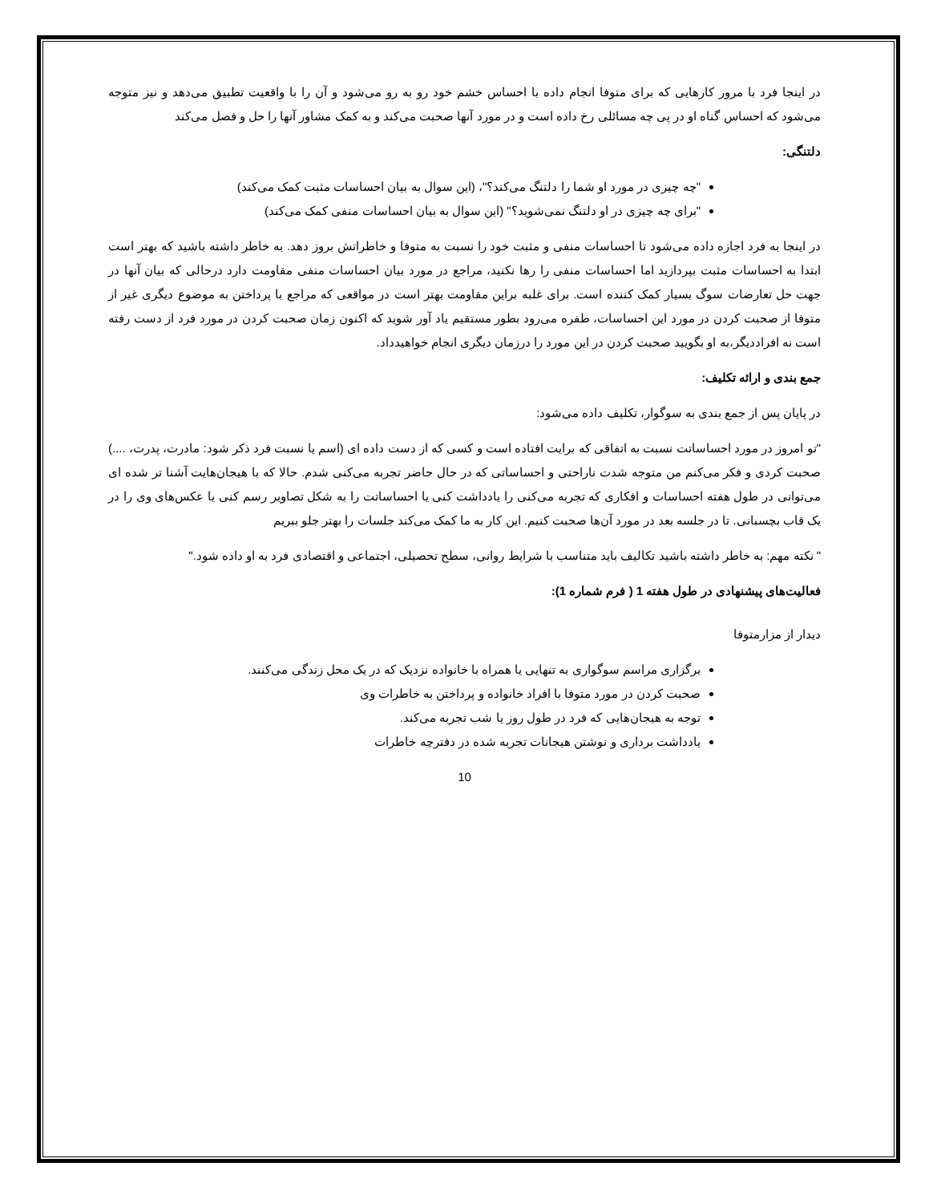در اینجا فرد با مرور کارهایی که برای متوفا انجام داده با احساس خشم خود رو به رو می‌شود و آن را با واقعیت تطبیق می‌دهد و نیز متوجه می‌شود که احساس گناه او در پی چه مسائلی رخ داده است و در مورد آنها صحبت می‌کند و به کمک مشاور آنها را حل و فصل می‌کند
دلتنگی:
"چه چیزی در مورد او شما را دلتنگ می‌کند؟"، (این سوال به بیان احساسات مثبت کمک می‌کند)
"برای چه چیزی در او دلتنگ نمی‌شوید؟" (این سوال به بیان احساسات منفی کمک می‌کند)
در اینجا به فرد اجازه داده می‌شود تا احساسات منفی و مثبت خود را نسبت به متوفا و خاطراتش بروز دهد. به خاطر داشته باشید که بهتر است ابتدا به احساسات مثبت بپردازید اما احساسات منفی را رها نکنید، مراجع در مورد بیان احساسات منفی مقاومت دارد درحالی که بیان آنها در جهت حل تعارضات سوگ بسیار کمک کننده است. برای غلبه براین مقاومت بهتر است در مواقعی که مراجع با پرداختن به موضوع دیگری غیر از متوفا از صحبت کردن در مورد این احساسات، طفره می‌رود بطور مستقیم یاد آور شوید که اکنون زمان صحبت کردن در مورد فرد از دست رفته است نه افراددیگر،به او بگویید صحبت کردن در این مورد را درزمان دیگری انجام خواهیدداد.
جمع بندی و ارائه تکلیف:
در پایان پس از جمع بندی به سوگوار، تکلیف داده می‌شود:
"تو امروز در مورد احساساتت نسبت به اتفاقی که برایت افتاده است و کسی که از دست داده ای (اسم یا نسبت فرد ذکر شود: مادرت، پدرت، ....) صحبت کردی و فکر می‌کنم من متوجه شدت ناراحتی و احساساتی که در حال حاضر تجربه می‌کنی شدم. حالا که با هیجان‌هایت آشنا تر شده ای می‌توانی در طول هفته احساسات و افکاری که تجربه می‌کنی را یادداشت کنی یا احساساتت را به شکل تصاویر رسم کنی یا عکس‌های وی را در یک قاب بچسبانی. تا در جلسه بعد در مورد آن‌ها صحبت کنیم. این کار به ما کمک می‌کند جلسات را بهتر جلو ببریم
" نکته مهم: به خاطر داشته باشید تکالیف باید متناسب با شرایط روانی، سطح تحصیلی، اجتماعی و اقتصادی فرد به او داده شود."
فعالیت‌های پیشنهادی در طول هفته 1 ( فرم شماره 1):
دیدار از مزارمتوفا
برگزاری مراسم سوگواری به تنهایی یا همراه با خانواده نزدیک که در یک محل زندگی می‌کنند.
صحبت کردن در مورد متوفا با افراد خانواده و پرداختن به خاطرات وی
توجه به هیجان‌هایی که فرد در طول روز یا شب تجربه می‌کند.
یادداشت برداری و نوشتن هیجانات تجربه شده در دفترچه خاطرات
10